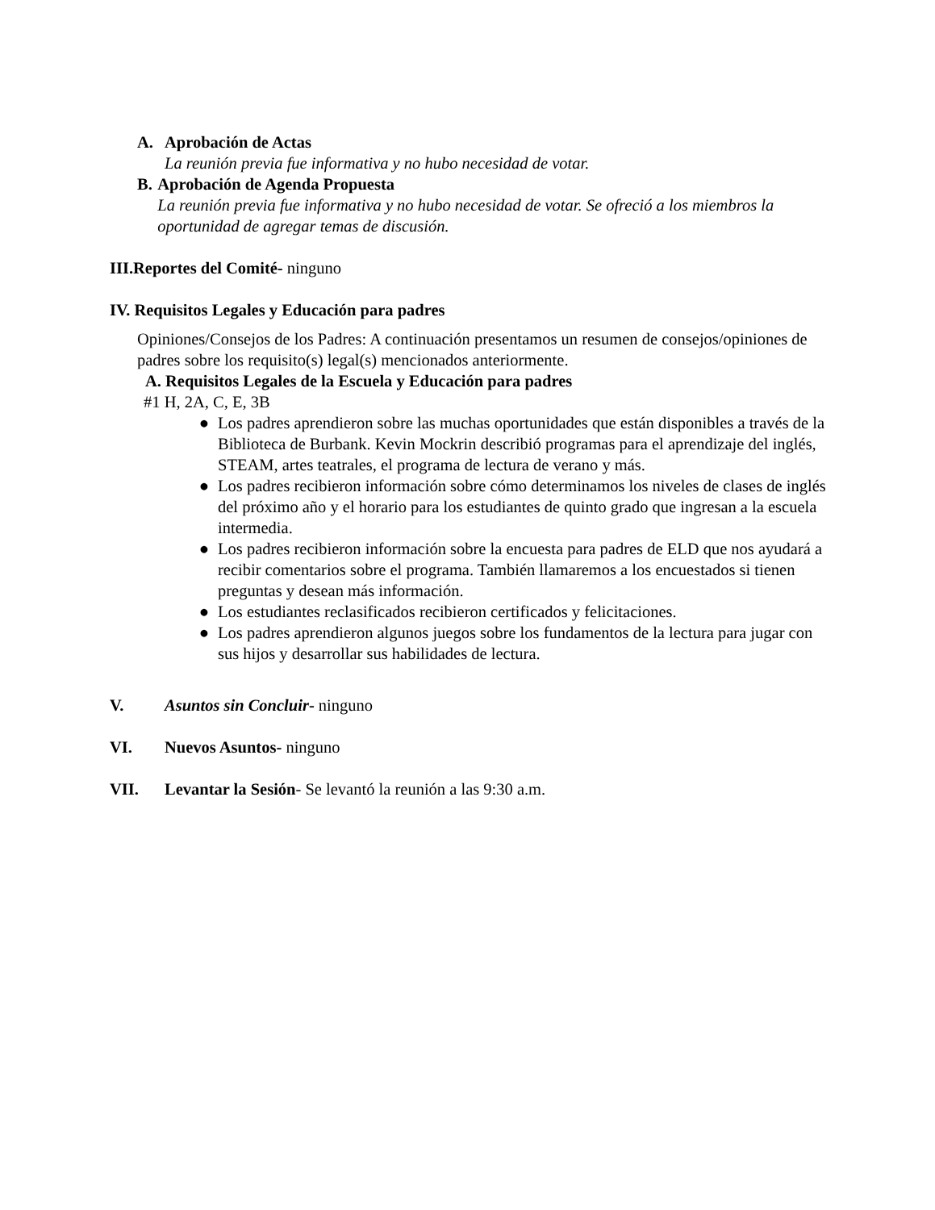A. Aprobación de Actas
La reunión previa fue informativa y no hubo necesidad de votar.
B. Aprobación de Agenda Propuesta
La reunión previa fue informativa y no hubo necesidad de votar. Se ofreció a los miembros la oportunidad de agregar temas de discusión.
III.Reportes del Comité- ninguno
IV. Requisitos Legales y Educación para padres
Opiniones/Consejos de los Padres: A continuación presentamos un resumen de consejos/opiniones de padres sobre los requisito(s) legal(s) mencionados anteriormente.
A. Requisitos Legales de la Escuela y Educación para padres
#1 H, 2A, C, E, 3B
● Los padres aprendieron sobre las muchas oportunidades que están disponibles a través de la Biblioteca de Burbank. Kevin Mockrin describió programas para el aprendizaje del inglés, STEAM, artes teatrales, el programa de lectura de verano y más.
● Los padres recibieron información sobre cómo determinamos los niveles de clases de inglés del próximo año y el horario para los estudiantes de quinto grado que ingresan a la escuela intermedia.
● Los padres recibieron información sobre la encuesta para padres de ELD que nos ayudará a recibir comentarios sobre el programa. También llamaremos a los encuestados si tienen preguntas y desean más información.
● Los estudiantes reclasificados recibieron certificados y felicitaciones.
● Los padres aprendieron algunos juegos sobre los fundamentos de la lectura para jugar con sus hijos y desarrollar sus habilidades de lectura.
V. Asuntos sin Concluir- ninguno
VI. Nuevos Asuntos- ninguno
VII. Levantar la Sesión- Se levantó la reunión a las 9:30 a.m.